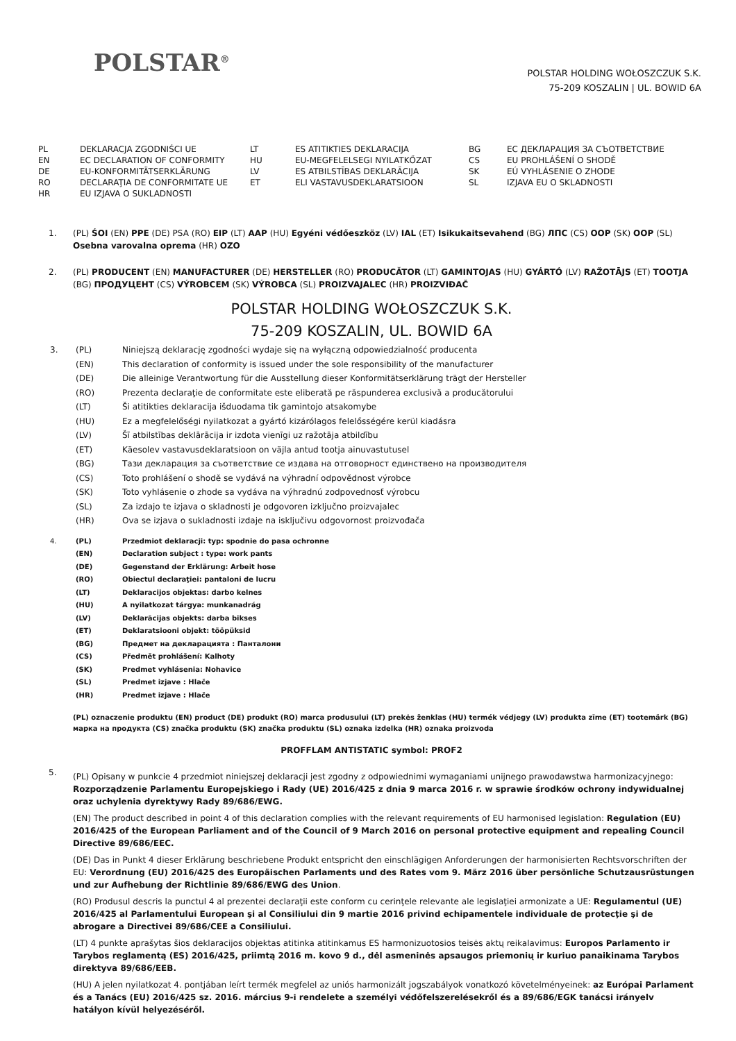POLSTAR<sup>®</sup>
POLSTAR HOLDING WOŁOSZCZUK S.K.
75-209 KOSZALIN | UL. BOWID 6A
| PL | DEKLARACJA ZGODNIŚCI UE | LT | ES ATITIKTIES DEKLARACIJA | BG | ЕС ДЕКЛАРАЦИЯ ЗА СЪОТВЕТСТВИЕ |
| EN | EC DECLARATION OF CONFORMITY | HU | EU-MEGFELELSEGI NYILATKŐZAT | CS | EU PROHLÁŠENÍ O SHODĚ |
| DE | EU-KONFORMITÄTSERKLÄRUNG | LV | ES ATBILSTĪBAS DEKLARĀCIJA | SK | EÚ VYHLÁSENIE O ZHODE |
| RO | DECLARAŢIA DE CONFORMITATE UE | ET | ELI VASTAVUSDEKLARATSIOON | SL | IZJAVA EU O SKLADNOSTI |
| HR | EU IZJAVA O SUKLADNOSTI | | | | |
1. (PL) ŚOI (EN) PPE (DE) PSA (RO) EIP (LT) AAP (HU) Egyéni védőeszköz (LV) IAL (ET) Isikukaitsevahend (BG) ЛПС (CS) OOP (SK) OOP (SL) Osebna varovalna oprema (HR) OZO
2. (PL) PRODUCENT (EN) MANUFACTURER (DE) HERSTELLER (RO) PRODUCĂTOR (LT) GAMINTOJAS (HU) GYÁRTÓ (LV) RAŽOTĀJS (ET) TOOTJA (BG) ПРОДУЦЕНТ (CS) VÝROBCEM (SK) VÝROBCA (SL) PROIZVAJALEC (HR) PROIZVIĐAČ
POLSTAR HOLDING WOŁOSZCZUK S.K.
75-209 KOSZALIN, UL. BOWID 6A
| 3. | (PL) | Niniejszą deklarację zgodności wydaje się na wyłączną odpowiedzialność producenta |
| | (EN) | This declaration of conformity is issued under the sole responsibility of the manufacturer |
| | (DE) | Die alleinige Verantwortung für die Ausstellung dieser Konformitätserklärung trägt der Hersteller |
| | (RO) | Prezenta declaraţie de conformitate este eliberată pe răspunderea exclusivă a producătorului |
| | (LT) | Ši atitikties deklaracija išduodama tik gamintojo atsakomybe |
| | (HU) | Ez a megfelelőségi nyilatkozat a gyártó kizárólagos felelősségére kerül kiadásra |
| | (LV) | Šī atbilstības deklārācija ir izdota vienīgi uz ražotāja atbildību |
| | (ET) | Käesolev vastavusdeklaratsioon on väjla antud tootja ainuvastutusel |
| | (BG) | Тази декларация за съответствие се издава на отговорност единствено на производителя |
| | (CS) | Toto prohlášení o shodě se vydává na výhradní odpovědnost výrobce |
| | (SK) | Toto vyhlásenie o zhode sa vydáva na výhradnú zodpovednosť výrobcu |
| | (SL) | Za izdajo te izjava o skladnosti je odgovoren izključno proizvajalec |
| | (HR) | Ova se izjava o sukladnosti izdaje na isključivu odgovornost proizvođača |
| 4. | (PL) | Przedmiot deklaracji: typ: spodnie do pasa ochronne |
| | (EN) | Declaration subject : type: work pants |
| | (DE) | Gegenstand der Erklärung: Arbeit hose |
| | (RO) | Obiectul declaraţiei: pantaloni de lucru |
| | (LT) | Deklaracijos objektas: darbo kelnes |
| | (HU) | A nyilatkozat tárgya: munkanadrág |
| | (LV) | Deklarācijas objekts: darba bikses |
| | (ET) | Deklaratsiooni objekt: tööpüksid |
| | (BG) | Предмет на декларацията : Панталони |
| | (CS) | Předmět prohlášení: Kalhoty |
| | (SK) | Predmet vyhlásenia: Nohavice |
| | (SL) | Predmet izjave : Hlače |
| | (HR) | Predmet izjave : Hlače |
(PL) oznaczenie produktu (EN) product (DE) produkt (RO) marca produsului (LT) prekės ženklas (HU) termék védjegy (LV) produkta zīme (ET) tootemärk (BG) марка на продукта (CS) značka produktu (SK) značka produktu (SL) oznaka izdelka (HR) oznaka proizvoda
PROFFLAM ANTISTATIC symbol: PROF2
5.
(PL) Opisany w punkcie 4 przedmiot niniejszej deklaracji jest zgodny z odpowiednimi wymaganiami unijnego prawodawstwa harmonizacyjnego: Rozporządzenie Parlamentu Europejskiego i Rady (UE) 2016/425 z dnia 9 marca 2016 r. w sprawie środków ochrony indywidualnej oraz uchylenia dyrektywy Rady 89/686/EWG.
(EN) The product described in point 4 of this declaration complies with the relevant requirements of EU harmonised legislation: Regulation (EU) 2016/425 of the European Parliament and of the Council of 9 March 2016 on personal protective equipment and repealing Council Directive 89/686/EEC.
(DE) Das in Punkt 4 dieser Erklärung beschriebene Produkt entspricht den einschlägigen Anforderungen der harmonisierten Rechtsvorschriften der EU: Verordnung (EU) 2016/425 des Europäischen Parlaments und des Rates vom 9. März 2016 über persönliche Schutzausrüstungen und zur Aufhebung der Richtlinie 89/686/EWG des Union.
(RO) Produsul descris la punctul 4 al prezentei declaraţii este conform cu cerinţele relevante ale legislaţiei armonizate a UE: Regulamentul (UE) 2016/425 al Parlamentului European şi al Consiliului din 9 martie 2016 privind echipamentele individuale de protecţie şi de abrogare a Directivei 89/686/CEE a Consiliului.
(LT) 4 punkte aprašytas šios deklaracijos objektas atitinka atitinkamus ES harmonizuotosios teisės aktų reikalavimus: Europos Parlamento ir Tarybos reglamentą (ES) 2016/425, priimtą 2016 m. kovo 9 d., dėl asmeninės apsaugos priemonių ir kuriuo panaikinama Tarybos direktyva 89/686/EEB.
(HU) A jelen nyilatkozat 4. pontjában leírt termék megfelel az uniós harmonizált jogszabályok vonatkozó követelményeinek: az Európai Parlament és a Tanács (EU) 2016/425 sz. 2016. március 9-i rendelete a személyi védőfelszerelésekről és a 89/686/EGK tanácsi irányelv hatályon kívül helyezéséről.